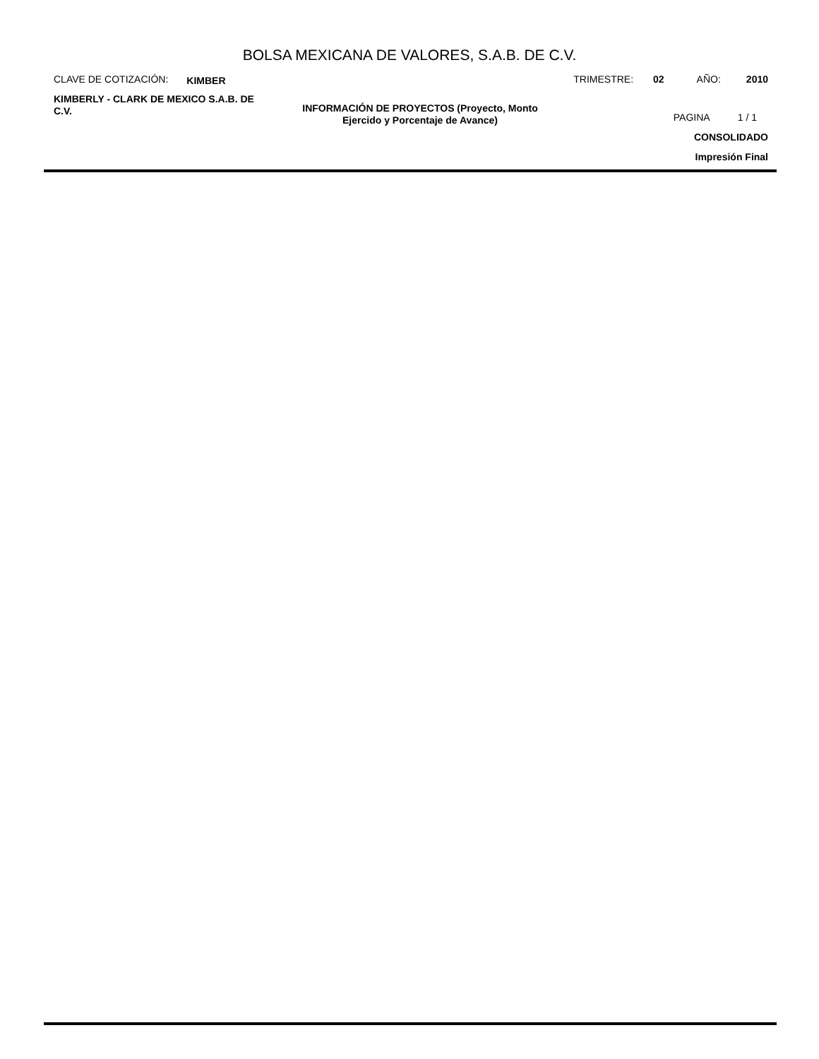BOLSA MEXICANA DE VALORES, S.A.B. DE C.V.
CLAVE DE COTIZACIÓN: KIMBER TRIMESTRE: 02 AÑO: 2010
KIMBERLY - CLARK DE MEXICO S.A.B. DE C.V.
INFORMACIÓN DE PROYECTOS (Proyecto, Monto Ejercido y Porcentaje de Avance)
PAGINA 1 / 1
CONSOLIDADO
Impresión Final